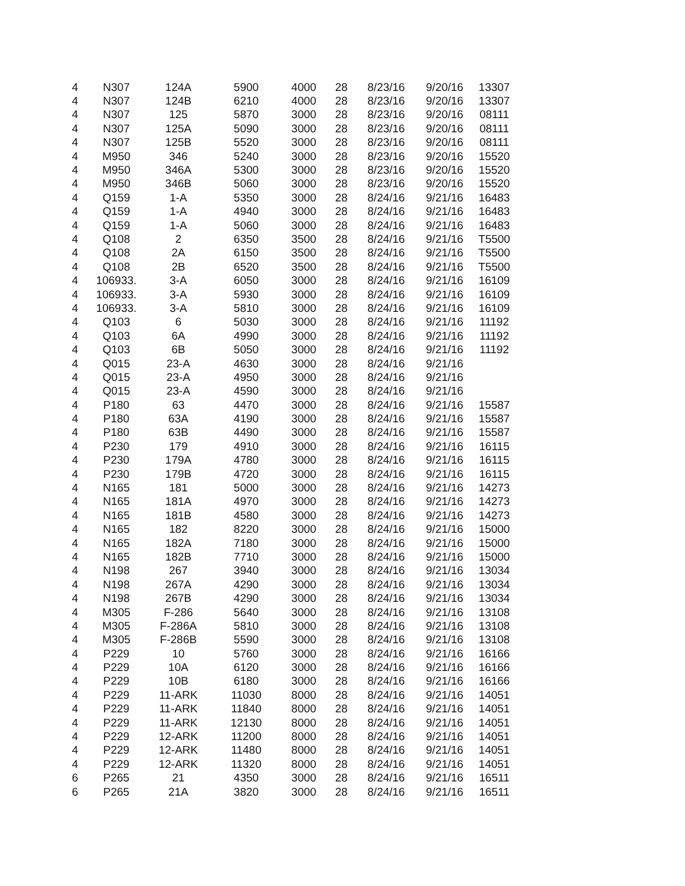| 4 | N307 | 124A | 5900 | 4000 | 28 | 8/23/16 | 9/20/16 | 13307 |
| 4 | N307 | 124B | 6210 | 4000 | 28 | 8/23/16 | 9/20/16 | 13307 |
| 4 | N307 | 125 | 5870 | 3000 | 28 | 8/23/16 | 9/20/16 | 08111 |
| 4 | N307 | 125A | 5090 | 3000 | 28 | 8/23/16 | 9/20/16 | 08111 |
| 4 | N307 | 125B | 5520 | 3000 | 28 | 8/23/16 | 9/20/16 | 08111 |
| 4 | M950 | 346 | 5240 | 3000 | 28 | 8/23/16 | 9/20/16 | 15520 |
| 4 | M950 | 346A | 5300 | 3000 | 28 | 8/23/16 | 9/20/16 | 15520 |
| 4 | M950 | 346B | 5060 | 3000 | 28 | 8/23/16 | 9/20/16 | 15520 |
| 4 | Q159 | 1-A | 5350 | 3000 | 28 | 8/24/16 | 9/21/16 | 16483 |
| 4 | Q159 | 1-A | 4940 | 3000 | 28 | 8/24/16 | 9/21/16 | 16483 |
| 4 | Q159 | 1-A | 5060 | 3000 | 28 | 8/24/16 | 9/21/16 | 16483 |
| 4 | Q108 | 2 | 6350 | 3500 | 28 | 8/24/16 | 9/21/16 | T5500 |
| 4 | Q108 | 2A | 6150 | 3500 | 28 | 8/24/16 | 9/21/16 | T5500 |
| 4 | Q108 | 2B | 6520 | 3500 | 28 | 8/24/16 | 9/21/16 | T5500 |
| 4 | 106933. | 3-A | 6050 | 3000 | 28 | 8/24/16 | 9/21/16 | 16109 |
| 4 | 106933. | 3-A | 5930 | 3000 | 28 | 8/24/16 | 9/21/16 | 16109 |
| 4 | 106933. | 3-A | 5810 | 3000 | 28 | 8/24/16 | 9/21/16 | 16109 |
| 4 | Q103 | 6 | 5030 | 3000 | 28 | 8/24/16 | 9/21/16 | 11192 |
| 4 | Q103 | 6A | 4990 | 3000 | 28 | 8/24/16 | 9/21/16 | 11192 |
| 4 | Q103 | 6B | 5050 | 3000 | 28 | 8/24/16 | 9/21/16 | 11192 |
| 4 | Q015 | 23-A | 4630 | 3000 | 28 | 8/24/16 | 9/21/16 | |
| 4 | Q015 | 23-A | 4950 | 3000 | 28 | 8/24/16 | 9/21/16 | |
| 4 | Q015 | 23-A | 4590 | 3000 | 28 | 8/24/16 | 9/21/16 | |
| 4 | P180 | 63 | 4470 | 3000 | 28 | 8/24/16 | 9/21/16 | 15587 |
| 4 | P180 | 63A | 4190 | 3000 | 28 | 8/24/16 | 9/21/16 | 15587 |
| 4 | P180 | 63B | 4490 | 3000 | 28 | 8/24/16 | 9/21/16 | 15587 |
| 4 | P230 | 179 | 4910 | 3000 | 28 | 8/24/16 | 9/21/16 | 16115 |
| 4 | P230 | 179A | 4780 | 3000 | 28 | 8/24/16 | 9/21/16 | 16115 |
| 4 | P230 | 179B | 4720 | 3000 | 28 | 8/24/16 | 9/21/16 | 16115 |
| 4 | N165 | 181 | 5000 | 3000 | 28 | 8/24/16 | 9/21/16 | 14273 |
| 4 | N165 | 181A | 4970 | 3000 | 28 | 8/24/16 | 9/21/16 | 14273 |
| 4 | N165 | 181B | 4580 | 3000 | 28 | 8/24/16 | 9/21/16 | 14273 |
| 4 | N165 | 182 | 8220 | 3000 | 28 | 8/24/16 | 9/21/16 | 15000 |
| 4 | N165 | 182A | 7180 | 3000 | 28 | 8/24/16 | 9/21/16 | 15000 |
| 4 | N165 | 182B | 7710 | 3000 | 28 | 8/24/16 | 9/21/16 | 15000 |
| 4 | N198 | 267 | 3940 | 3000 | 28 | 8/24/16 | 9/21/16 | 13034 |
| 4 | N198 | 267A | 4290 | 3000 | 28 | 8/24/16 | 9/21/16 | 13034 |
| 4 | N198 | 267B | 4290 | 3000 | 28 | 8/24/16 | 9/21/16 | 13034 |
| 4 | M305 | F-286 | 5640 | 3000 | 28 | 8/24/16 | 9/21/16 | 13108 |
| 4 | M305 | F-286A | 5810 | 3000 | 28 | 8/24/16 | 9/21/16 | 13108 |
| 4 | M305 | F-286B | 5590 | 3000 | 28 | 8/24/16 | 9/21/16 | 13108 |
| 4 | P229 | 10 | 5760 | 3000 | 28 | 8/24/16 | 9/21/16 | 16166 |
| 4 | P229 | 10A | 6120 | 3000 | 28 | 8/24/16 | 9/21/16 | 16166 |
| 4 | P229 | 10B | 6180 | 3000 | 28 | 8/24/16 | 9/21/16 | 16166 |
| 4 | P229 | 11-ARK | 11030 | 8000 | 28 | 8/24/16 | 9/21/16 | 14051 |
| 4 | P229 | 11-ARK | 11840 | 8000 | 28 | 8/24/16 | 9/21/16 | 14051 |
| 4 | P229 | 11-ARK | 12130 | 8000 | 28 | 8/24/16 | 9/21/16 | 14051 |
| 4 | P229 | 12-ARK | 11200 | 8000 | 28 | 8/24/16 | 9/21/16 | 14051 |
| 4 | P229 | 12-ARK | 11480 | 8000 | 28 | 8/24/16 | 9/21/16 | 14051 |
| 4 | P229 | 12-ARK | 11320 | 8000 | 28 | 8/24/16 | 9/21/16 | 14051 |
| 6 | P265 | 21 | 4350 | 3000 | 28 | 8/24/16 | 9/21/16 | 16511 |
| 6 | P265 | 21A | 3820 | 3000 | 28 | 8/24/16 | 9/21/16 | 16511 |